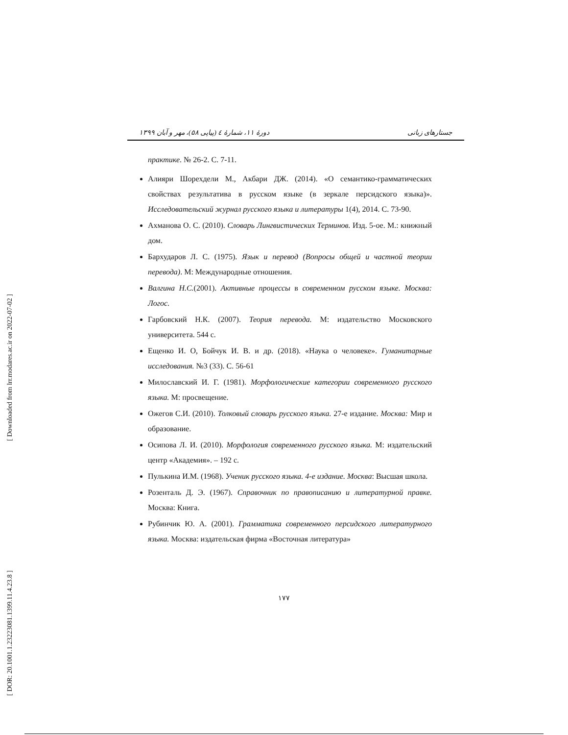[ Downloaded from lrr.modares.ac.ir on 2022-07-02 ]
[ DOR: 20.1001.1.23223081.1399.11.4.23.8 ]
جستارهای زبانی دورهٔ ۱۱، شمارهٔ ٤ (پیاپی ۵۸)، مهر و آبان ۱۳۹۹
практике. № 26-2. С. 7-11.
Алияри Шорехдели М., Акбари ДЖ. (2014). «О семантико-грамматических свойствах результатива в русском языке (в зеркале персидского языка)». Исследовательский журнал русского языка и литературы 1(4), 2014. С. 73-90.
Ахманова О. С. (2010). Словарь Лингвистических Терминов. Изд. 5-ое. М.: книжный дом.
Бархударов Л. С. (1975). Язык и перевод (Вопросы общей и частной теории перевода). М: Международные отношения.
Валгина Н.С.(2001). Активные процессы в современном русском языке. Москва: Логос.
Гарбовский Н.К. (2007). Теория перевода. М: издательство Московского университета. 544 с.
Ещенко И. О, Бойчук И. В. и др. (2018). «Наука о человеке». Гуманитарные исследования. №3 (33). С. 56-61
Милославский И. Г. (1981). Морфологические категории современного русского языка. М: просвещение.
Ожегов С.И. (2010). Толковый словарь русского языка. 27-е издание. Москва: Мир и образование.
Осипова Л. И. (2010). Морфология современного русского языка. М: издательский центр «Академия». – 192 с.
Пулькина И.М. (1968). Ученик русского языка. 4-е издание. Москва: Высшая школа.
Розенталь Д. Э. (1967). Справочник по правописанию и литературной правке. Москва: Книга.
Рубинчик Ю. А. (2001). Грамматика современного персидского литературного языка. Москва: издательская фирма «Восточная литература»
۱۷۷